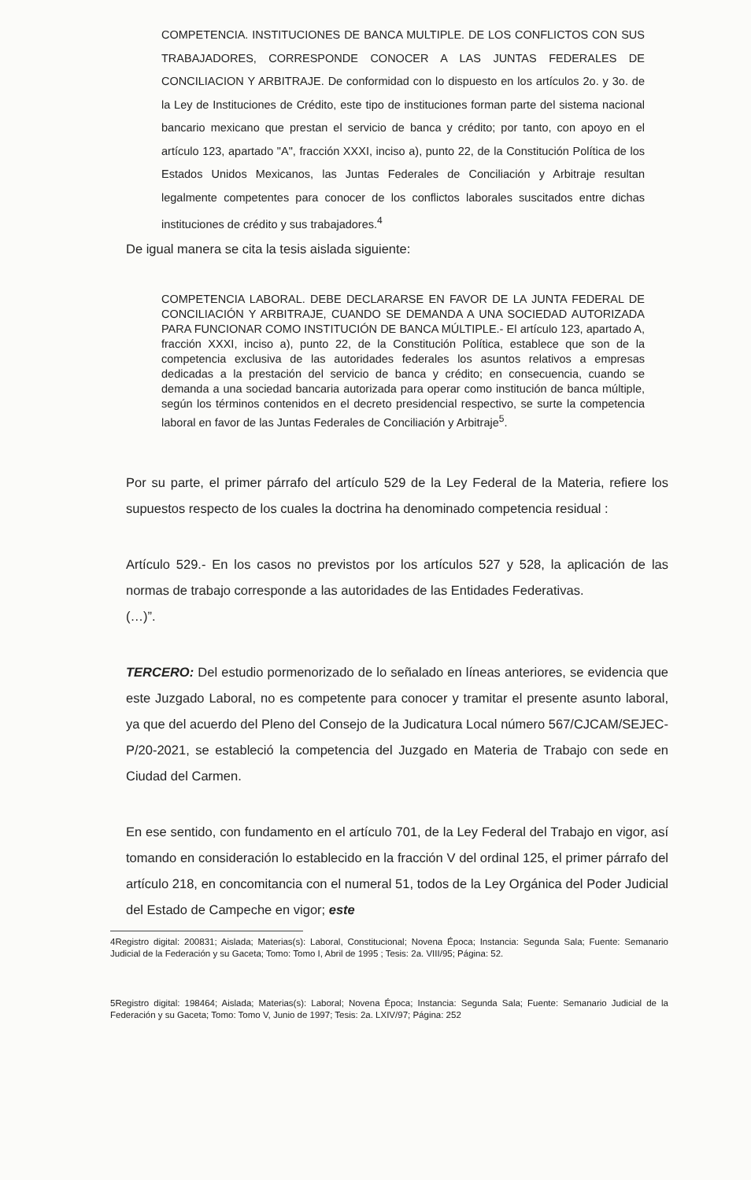COMPETENCIA. INSTITUCIONES DE BANCA MULTIPLE. DE LOS CONFLICTOS CON SUS TRABAJADORES, CORRESPONDE CONOCER A LAS JUNTAS FEDERALES DE CONCILIACION Y ARBITRAJE. De conformidad con lo dispuesto en los artículos 2o. y 3o. de la Ley de Instituciones de Crédito, este tipo de instituciones forman parte del sistema nacional bancario mexicano que prestan el servicio de banca y crédito; por tanto, con apoyo en el artículo 123, apartado "A", fracción XXXI, inciso a), punto 22, de la Constitución Política de los Estados Unidos Mexicanos, las Juntas Federales de Conciliación y Arbitraje resultan legalmente competentes para conocer de los conflictos laborales suscitados entre dichas instituciones de crédito y sus trabajadores.<sup>4</sup>
De igual manera se cita la tesis aislada siguiente:
COMPETENCIA LABORAL. DEBE DECLARARSE EN FAVOR DE LA JUNTA FEDERAL DE CONCILIACIÓN Y ARBITRAJE, CUANDO SE DEMANDA A UNA SOCIEDAD AUTORIZADA PARA FUNCIONAR COMO INSTITUCIÓN DE BANCA MÚLTIPLE.- El artículo 123, apartado A, fracción XXXI, inciso a), punto 22, de la Constitución Política, establece que son de la competencia exclusiva de las autoridades federales los asuntos relativos a empresas dedicadas a la prestación del servicio de banca y crédito; en consecuencia, cuando se demanda a una sociedad bancaria autorizada para operar como institución de banca múltiple, según los términos contenidos en el decreto presidencial respectivo, se surte la competencia laboral en favor de las Juntas Federales de Conciliación y Arbitraje<sup>5</sup>.
Por su parte, el primer párrafo del artículo 529 de la Ley Federal de la Materia, refiere los supuestos respecto de los cuales la doctrina ha denominado competencia residual :
Artículo 529.- En los casos no previstos por los artículos 527 y 528, la aplicación de las normas de trabajo corresponde a las autoridades de las Entidades Federativas.
(…)”.
TERCERO: Del estudio pormenorizado de lo señalado en líneas anteriores, se evidencia que este Juzgado Laboral, no es competente para conocer y tramitar el presente asunto laboral, ya que del acuerdo del Pleno del Consejo de la Judicatura Local número 567/CJCAM/SEJEC-P/20-2021, se estableció la competencia del Juzgado en Materia de Trabajo con sede en Ciudad del Carmen.
En ese sentido, con fundamento en el artículo 701, de la Ley Federal del Trabajo en vigor, así tomando en consideración lo establecido en la fracción V del ordinal 125, el primer párrafo del artículo 218, en concomitancia con el numeral 51, todos de la Ley Orgánica del Poder Judicial del Estado de Campeche en vigor; este
4Registro digital: 200831; Aislada; Materias(s): Laboral, Constitucional; Novena Época; Instancia: Segunda Sala; Fuente: Semanario Judicial de la Federación y su Gaceta; Tomo: Tomo I, Abril de 1995 ; Tesis: 2a. VIII/95; Página: 52.
5Registro digital: 198464; Aislada; Materias(s): Laboral; Novena Época; Instancia: Segunda Sala; Fuente: Semanario Judicial de la Federación y su Gaceta; Tomo: Tomo V, Junio de 1997; Tesis: 2a. LXIV/97; Página: 252